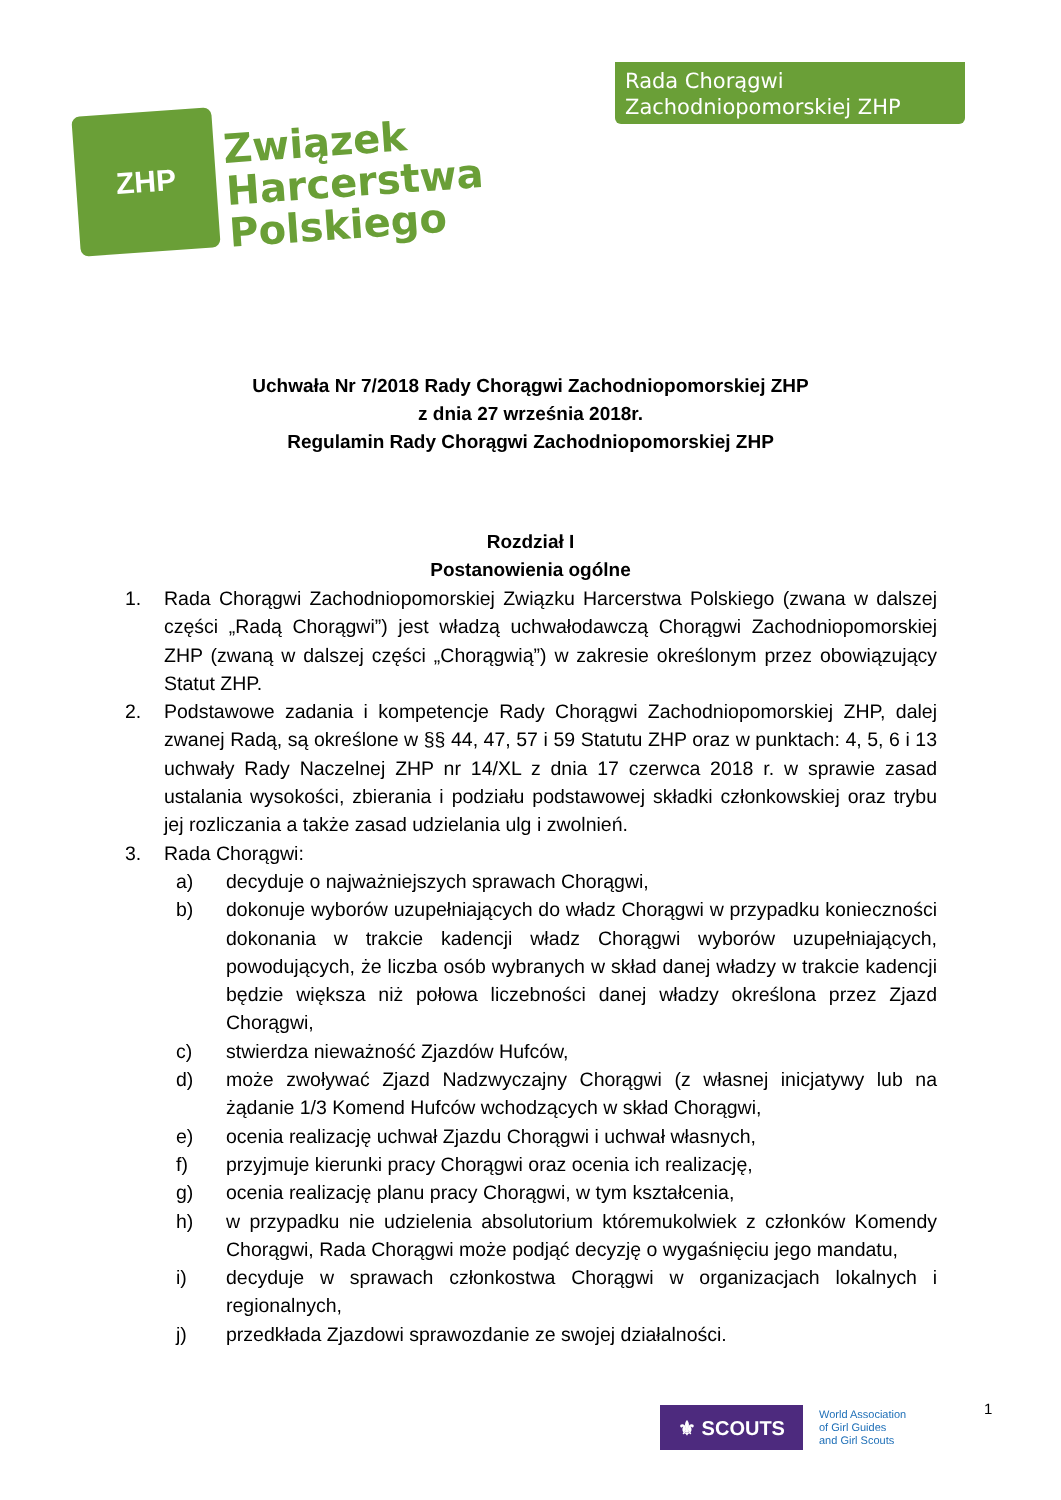ZHP
Związek
Harcerstwa
Polskiego
Rada Chorągwi
Zachodniopomorskiej ZHP
Uchwała Nr 7/2018 Rady Chorągwi Zachodniopomorskiej ZHP
z dnia 27 września 2018r.
Regulamin Rady Chorągwi Zachodniopomorskiej ZHP
Rozdział I
Postanowienia ogólne
1. Rada Chorągwi Zachodniopomorskiej Związku Harcerstwa Polskiego (zwana w dalszej części „Radą Chorągwi”) jest władzą uchwałodawczą Chorągwi Zachodniopomorskiej ZHP (zwaną w dalszej części „Chorągwią”) w zakresie określonym przez obowiązujący Statut ZHP.
2. Podstawowe zadania i kompetencje Rady Chorągwi Zachodniopomorskiej ZHP, dalej zwanej Radą, są określone w §§ 44, 47, 57 i 59 Statutu ZHP oraz w punktach: 4, 5, 6 i 13 uchwały Rady Naczelnej ZHP nr 14/XL z dnia 17 czerwca 2018 r. w sprawie zasad ustalania wysokości, zbierania i podziału podstawowej składki członkowskiej oraz trybu jej rozliczania a także zasad udzielania ulg i zwolnień.
3. Rada Chorągwi:
a) decyduje o najważniejszych sprawach Chorągwi,
b) dokonuje wyborów uzupełniających do władz Chorągwi w przypadku konieczności dokonania w trakcie kadencji władz Chorągwi wyborów uzupełniających, powodujących, że liczba osób wybranych w skład danej władzy w trakcie kadencji będzie większa niż połowa liczebności danej władzy określona przez Zjazd Chorągwi,
c) stwierdza nieważność Zjazdów Hufców,
d) może zwoływać Zjazd Nadzwyczajny Chorągwi (z własnej inicjatywy lub na żądanie 1/3 Komend Hufców wchodzących w skład Chorągwi,
e) ocenia realizację uchwał Zjazdu Chorągwi i uchwał własnych,
f) przyjmuje kierunki pracy Chorągwi oraz ocenia ich realizację,
g) ocenia realizację planu pracy Chorągwi, w tym kształcenia,
h) w przypadku nie udzielenia absolutorium któremukolwiek z członków Komendy Chorągwi, Rada Chorągwi może podjąć decyzję o wygaśnięciu jego mandatu,
i) decyduje w sprawach członkostwa Chorągwi w organizacjach lokalnych i regionalnych,
j) przedkłada Zjazdowi sprawozdanie ze swojej działalności.
⚜ SCOUTS
World Association
of Girl Guides
and Girl Scouts
1